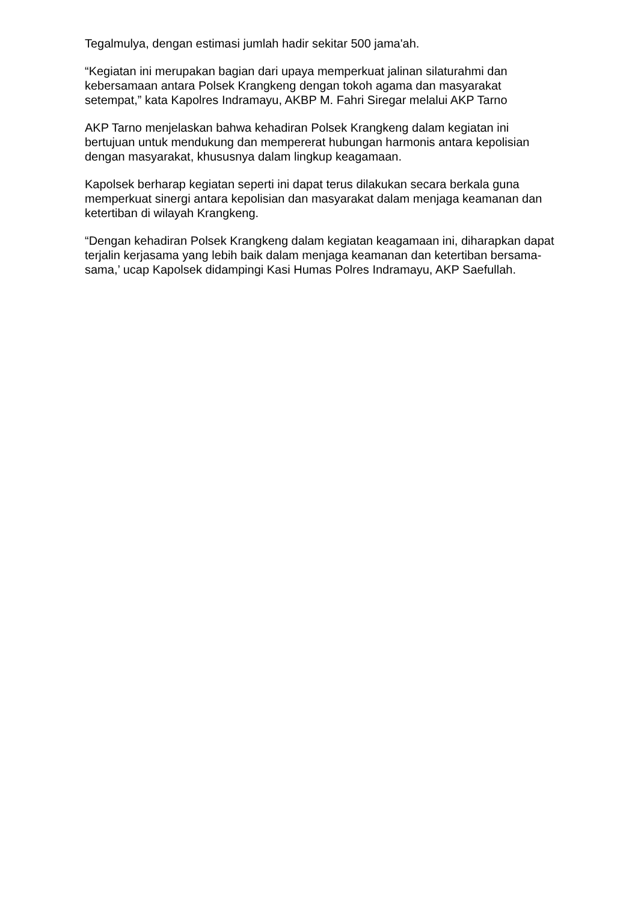Tegalmulya, dengan estimasi jumlah hadir sekitar 500 jama'ah.
“Kegiatan ini merupakan bagian dari upaya memperkuat jalinan silaturahmi dan kebersamaan antara Polsek Krangkeng dengan tokoh agama dan masyarakat setempat,” kata Kapolres Indramayu, AKBP M. Fahri Siregar melalui AKP Tarno
AKP Tarno menjelaskan bahwa kehadiran Polsek Krangkeng dalam kegiatan ini bertujuan untuk mendukung dan mempererat hubungan harmonis antara kepolisian dengan masyarakat, khususnya dalam lingkup keagamaan.
Kapolsek berharap kegiatan seperti ini dapat terus dilakukan secara berkala guna memperkuat sinergi antara kepolisian dan masyarakat dalam menjaga keamanan dan ketertiban di wilayah Krangkeng.
“Dengan kehadiran Polsek Krangkeng dalam kegiatan keagamaan ini, diharapkan dapat terjalin kerjasama yang lebih baik dalam menjaga keamanan dan ketertiban bersama-sama,’ ucap Kapolsek didampingi Kasi Humas Polres Indramayu, AKP Saefullah.